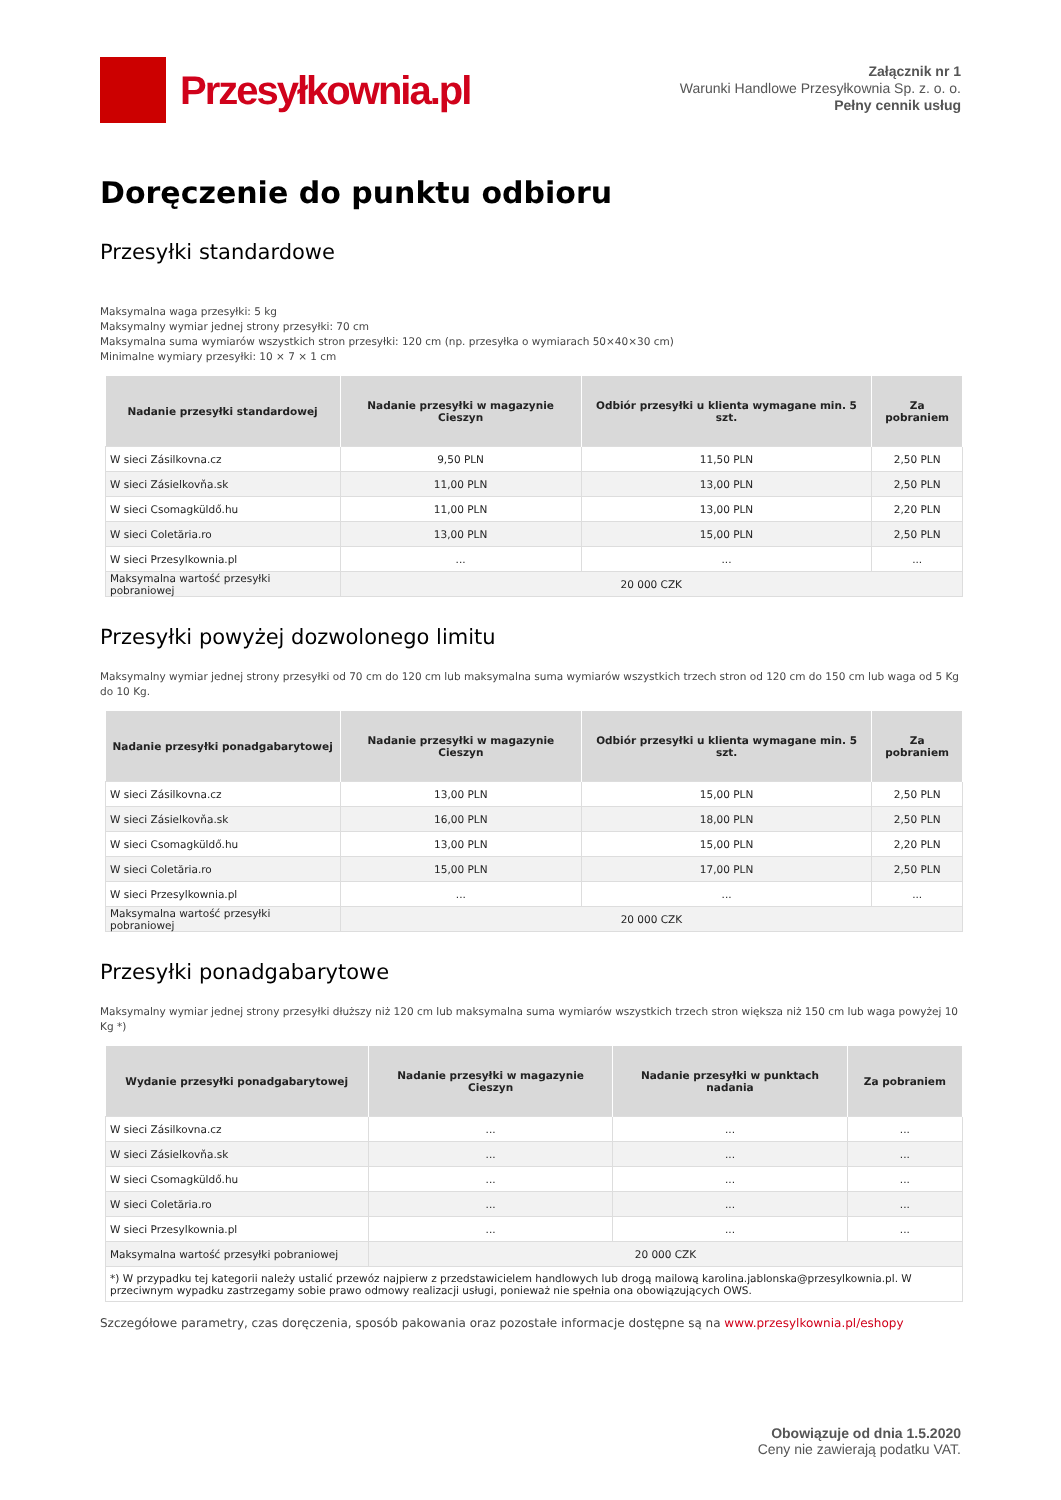Przesyłkownia.pl
Załącznik nr 1
Warunki Handlowe Przesyłkownia Sp. z. o. o.
Pełny cennik usług
Doręczenie do punktu odbioru
Przesyłki standardowe
Maksymalna waga przesyłki: 5 kg
Maksymalny wymiar jednej strony przesyłki: 70 cm
Maksymalna suma wymiarów wszystkich stron przesyłki: 120 cm (np. przesyłka o wymiarach 50×40×30 cm)
Minimalne wymiary przesyłki: 10 × 7 × 1 cm
| Nadanie przesyłki standardowej | Nadanie przesyłki w magazynie Cieszyn | Odbiór przesyłki u klienta wymagane min. 5 szt. | Za pobraniem |
| --- | --- | --- | --- |
| W sieci Zásilkovna.cz | 9,50 PLN | 11,50 PLN | 2,50 PLN |
| W sieci Zásielkovňa.sk | 11,00 PLN | 13,00 PLN | 2,50 PLN |
| W sieci Csomagküldő.hu | 11,00 PLN | 13,00 PLN | 2,20 PLN |
| W sieci Coletăria.ro | 13,00 PLN | 15,00 PLN | 2,50 PLN |
| W sieci Przesylkownia.pl | ... | ... | ... |
| Maksymalna wartość przesyłki pobraniowej | 20 000 CZK | | |
Przesyłki powyżej dozwolonego limitu
Maksymalny wymiar jednej strony przesyłki od 70 cm do 120 cm lub maksymalna suma wymiarów wszystkich trzech stron od 120 cm do 150 cm lub waga od 5 Kg do 10 Kg.
| Nadanie przesyłki ponadgabarytowej | Nadanie przesyłki w magazynie Cieszyn | Odbiór przesyłki u klienta wymagane min. 5 szt. | Za pobraniem |
| --- | --- | --- | --- |
| W sieci Zásilkovna.cz | 13,00 PLN | 15,00 PLN | 2,50 PLN |
| W sieci Zásielkovňa.sk | 16,00 PLN | 18,00 PLN | 2,50 PLN |
| W sieci Csomagküldő.hu | 13,00 PLN | 15,00 PLN | 2,20 PLN |
| W sieci Coletăria.ro | 15,00 PLN | 17,00 PLN | 2,50 PLN |
| W sieci Przesylkownia.pl | ... | ... | ... |
| Maksymalna wartość przesyłki pobraniowej | 20 000 CZK | | |
Przesyłki ponadgabarytowe
Maksymalny wymiar jednej strony przesyłki dłuższy niż 120 cm lub maksymalna suma wymiarów wszystkich trzech stron większa niż 150 cm lub waga powyżej 10 Kg *)
| Wydanie przesyłki ponadgabarytowej | Nadanie przesyłki w magazynie Cieszyn | Nadanie przesyłki w punktach nadania | Za pobraniem |
| --- | --- | --- | --- |
| W sieci Zásilkovna.cz | ... | ... | ... |
| W sieci Zásielkovňa.sk | ... | ... | ... |
| W sieci Csomagküldő.hu | ... | ... | ... |
| W sieci Coletăria.ro | ... | ... | ... |
| W sieci Przesylkownia.pl | ... | ... | ... |
| Maksymalna wartość przesyłki pobraniowej | 20 000 CZK | | |
| *) W przypadku tej kategorii należy ustalić przewóz najpierw z przedstawicielem handlowych lub drogą mailową karolina.jablonska@przesylkownia.pl. W przeciwnym wypadku zastrzegamy sobie prawo odmowy realizacji usługi, ponieważ nie spełnia ona obowiązujących OWS. | | | |
Szczegółowe parametry, czas doręczenia, sposób pakowania oraz pozostałe informacje dostępne są na www.przesylkownia.pl/eshopy
Obowiązuje od dnia 1.5.2020
Ceny nie zawierają podatku VAT.